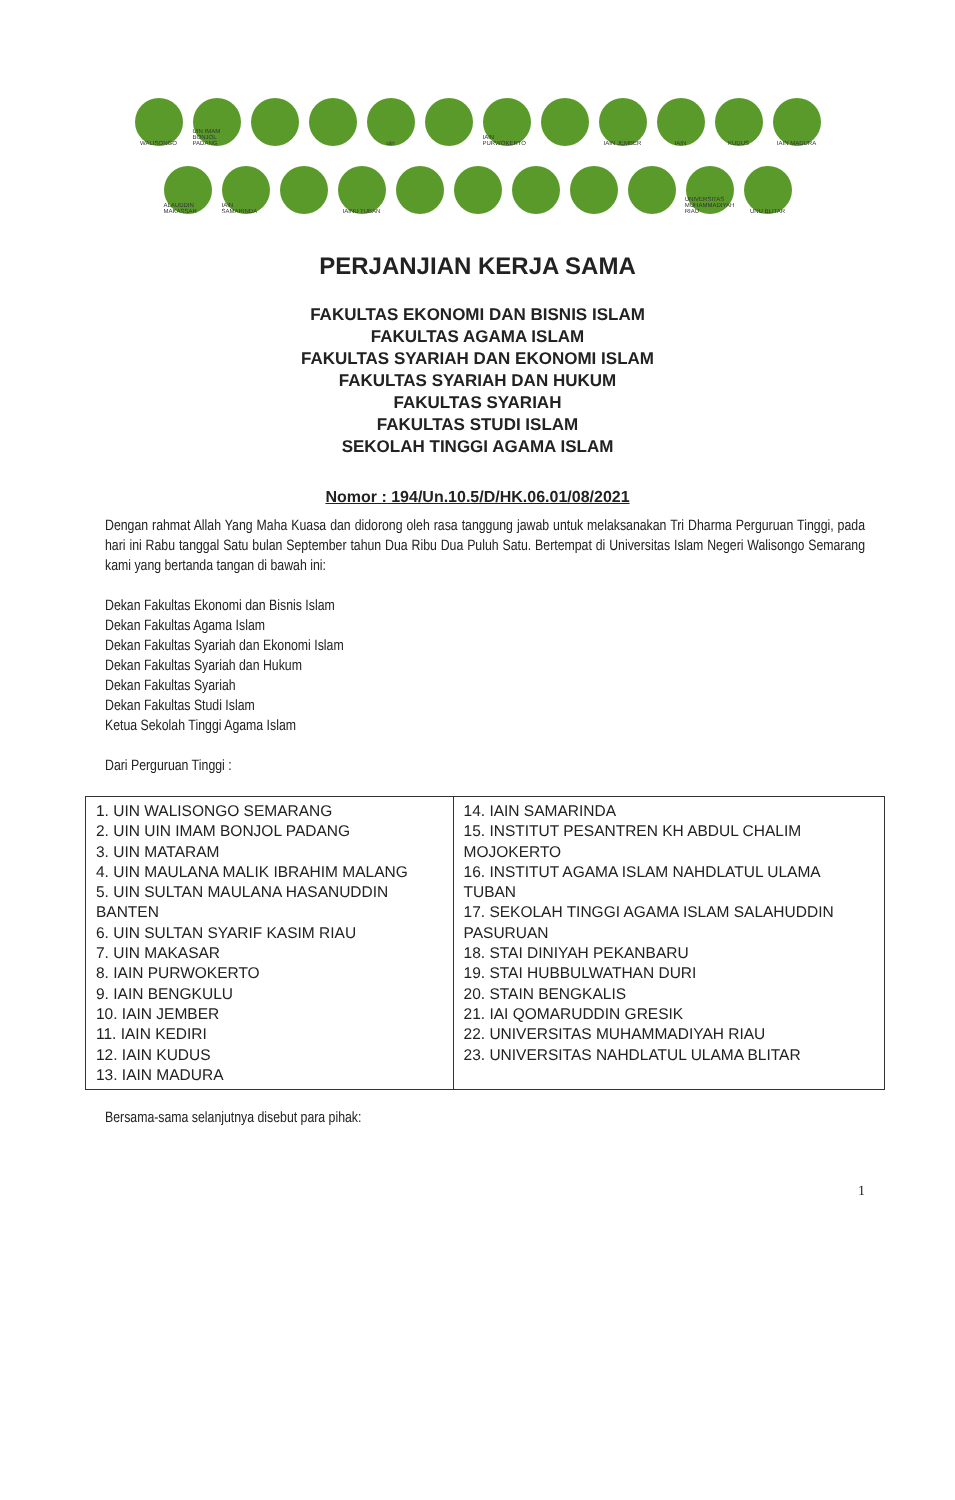WALISONGO
UIN IMAM BONJOL PADANG
uin
IAIN PURWOKERTO
IAIN JEMBER
IAIN
KUDUS
IAIN MADURA
ALAUDDIN MAKASSAR
IAIN SAMARINDA
IAINU TUBAN
UNIVERSITAS MUHAMMADIYAH RIAU
UNU BLITAR
PERJANJIAN KERJA SAMA
FAKULTAS EKONOMI DAN BISNIS ISLAM
FAKULTAS AGAMA ISLAM
FAKULTAS SYARIAH DAN EKONOMI ISLAM
FAKULTAS SYARIAH DAN HUKUM
FAKULTAS SYARIAH
FAKULTAS STUDI ISLAM
SEKOLAH TINGGI AGAMA ISLAM
Nomor : 194/Un.10.5/D/HK.06.01/08/2021
Dengan rahmat Allah Yang Maha Kuasa dan didorong oleh rasa tanggung jawab untuk melaksanakan Tri Dharma Perguruan Tinggi, pada hari ini Rabu tanggal Satu bulan September tahun Dua Ribu Dua Puluh Satu. Bertempat di Universitas Islam Negeri Walisongo Semarang kami yang bertanda tangan di bawah ini:
Dekan Fakultas Ekonomi dan Bisnis Islam
Dekan Fakultas Agama Islam
Dekan Fakultas Syariah dan Ekonomi Islam
Dekan Fakultas Syariah dan Hukum
Dekan Fakultas Syariah
Dekan Fakultas Studi Islam
Ketua Sekolah Tinggi Agama Islam
Dari Perguruan Tinggi :
| 1. UIN WALISONGO SEMARANG 2. UIN UIN IMAM BONJOL PADANG 3. UIN MATARAM 4. UIN MAULANA MALIK IBRAHIM MALANG 5. UIN SULTAN MAULANA HASANUDDIN BANTEN 6. UIN SULTAN SYARIF KASIM RIAU 7. UIN MAKASAR 8. IAIN PURWOKERTO 9. IAIN BENGKULU 10. IAIN JEMBER 11. IAIN KEDIRI 12. IAIN KUDUS 13. IAIN MADURA | 14. IAIN SAMARINDA 15. INSTITUT PESANTREN KH ABDUL CHALIM MOJOKERTO 16. INSTITUT AGAMA ISLAM NAHDLATUL ULAMA TUBAN 17. SEKOLAH TINGGI AGAMA ISLAM SALAHUDDIN PASURUAN 18. STAI DINIYAH PEKANBARU 19. STAI HUBBULWATHAN DURI 20. STAIN BENGKALIS 21. IAI QOMARUDDIN GRESIK 22. UNIVERSITAS MUHAMMADIYAH RIAU 23. UNIVERSITAS NAHDLATUL ULAMA BLITAR |
Bersama-sama selanjutnya disebut para pihak:
1